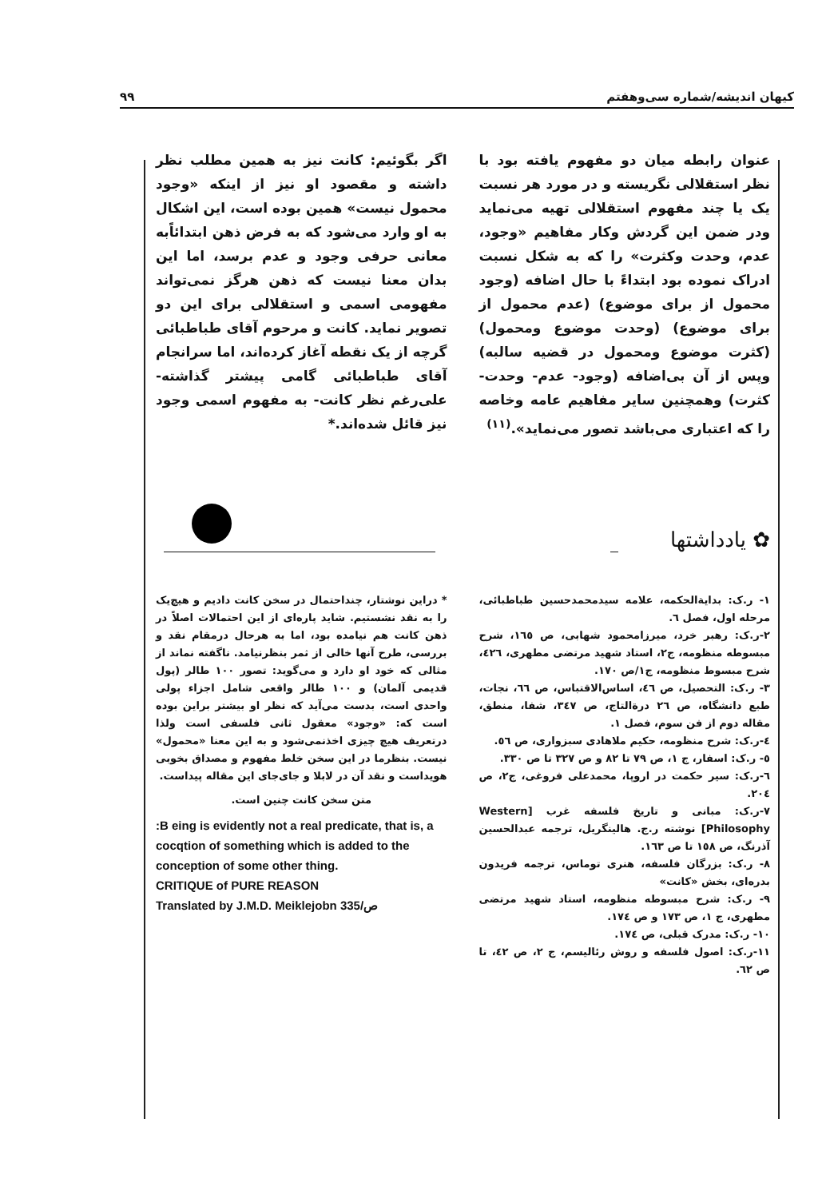کیهان اندیشه/شماره سی‌وهفتم ۹۹
عنوان رابطه میان دو مفهوم یافته بود با نظر استقلالی نگریسته و در مورد هر نسبت یک یا چند مفهوم استقلالی تهیه می‌نماید ودر ضمن این گردش وکار مفاهیم «وجود، عدم، وحدت وکثرت» را که به شکل نسبت ادراک نموده بود ابتداءً با حال اضافه (وجود محمول از برای موضوع) (عدم محمول از برای موضوع) (وحدت موضوع ومحمول) (کثرت موضوع ومحمول در قضیه سالبه) وپس از آن بی‌اضافه (وجود- عدم- وحدت- کثرت) وهمچنین سایر مفاهیم عامه وخاصه را که اعتباری می‌باشد تصور می‌نماید».<sup>(۱۱)</sup>
اگر بگوئیم: کانت نیز به همین مطلب نظر داشته و مقصود او نیز از اینکه «وجود محمول نیست» همین بوده است، این اشکال به او وارد می‌شود که به فرض ذهن ابتدائاًبه معانی حرفی وجود و عدم برسد، اما این بدان معنا نیست که ذهن هرگز نمی‌تواند مفهومی اسمی و استقلالی برای این دو تصویر نماید. کانت و مرحوم آقای طباطبائی گرچه از یک نقطه آغاز کرده‌اند، اما سرانجام آقای طباطبائی گامی پیشتر گذاشته- علی‌رغم نظر کانت- به مفهوم اسمی وجود نیز قائل شده‌اند.*
✿ یادداشتها
۱- ر.ک: بدایةالحکمه، علامه سیدمحمدحسین طباطبائی، مرحله اول، فصل ٦.
۲-ر.ک: رهبر خرد، میرزامحمود شهابی، ص ١٦٥، شرح مبسوطه منظومه، ج۲، استاد شهید مرتضی مطهری، ٤٢٦، شرح مبسوط منظومه، ج۱/ص ١٧٠.
۳- ر.ک: التحصیل، ص ٤٦، اساس‌الاقتباس، ص ٦٦، نجات، طبع دانشگاه، ص ٢٦ درةالتاج، ص ٣٤٧، شفا، منطق، مقاله دوم از فن سوم، فصل ۱.
٤-ر.ک: شرح منظومه، حکیم ملاهادی سبزواری، ص ٥٦.
٥- ر.ک: اسفار، ج ۱، ص ٧٩ تا ٨٢ و ص ٣٢٧ تا ص ٣٣٠.
٦-ر.ک: سیر حکمت در اروپا، محمدعلی فروغی، ج۲، ص ٢٠٤.
٧-ر.ک: مبانی و تاریخ فلسفه غرب [Western Philosophy] نوشته ر.ج. هالینگریل، ترجمه عبدالحسین آذرنگ، ص ١٥٨ تا ص ١٦٣.
٨- ر.ک: بزرگان فلسفه، هنری توماس، ترجمه فریدون بدره‌ای، بخش «کانت»
٩- ر.ک: شرح مبسوطه منظومه، استاد شهید مرتضی مطهری، ج ۱، ص ١٧٣ و ص ١٧٤.
١٠- ر.ک: مدرک قبلی، ص ١٧٤.
١١-ر.ک: اصول فلسفه و روش رئالیسم، ج ۲، ص ٤٢، تا ص ٦٢.
* دراین نوشتار، چنداحتمال در سخن کانت دادیم و هیچ‌یک را به نقد نشستیم. شاید پاره‌ای از این احتمالات اصلاً در ذهن کانت هم نیامده بود، اما به هرحال درمقام نقد و بررسی، طرح آنها خالی از ثمر بنظرنیامد. ناگفته نماند از مثالی که خود او دارد و می‌گوید: تصور ۱۰۰ طالر (پول قدیمی آلمان) و ۱۰۰ طالر واقعی شامل اجزاء پولی واحدی است، بدست می‌آید که نظر او بیشتر براین بوده است که: «وجود» معقول ثانی فلسفی است ولذا درتعریف هیچ چیزی اخذنمی‌شود و به این معنا «محمول» نیست. بنظرما در این سخن خلط مفهوم و مصداق بخوبی هویداست و نقد آن در لابلا و جای‌جای این مقاله پیداست.
متن سخن کانت چنین است.
:B eing is evidently not a real predicate, that is, a cocqtion of something which is added to the conception of some other thing.
CRITIQUE of PURE REASON
Translated by J.M.D. Meiklejobn ص/335